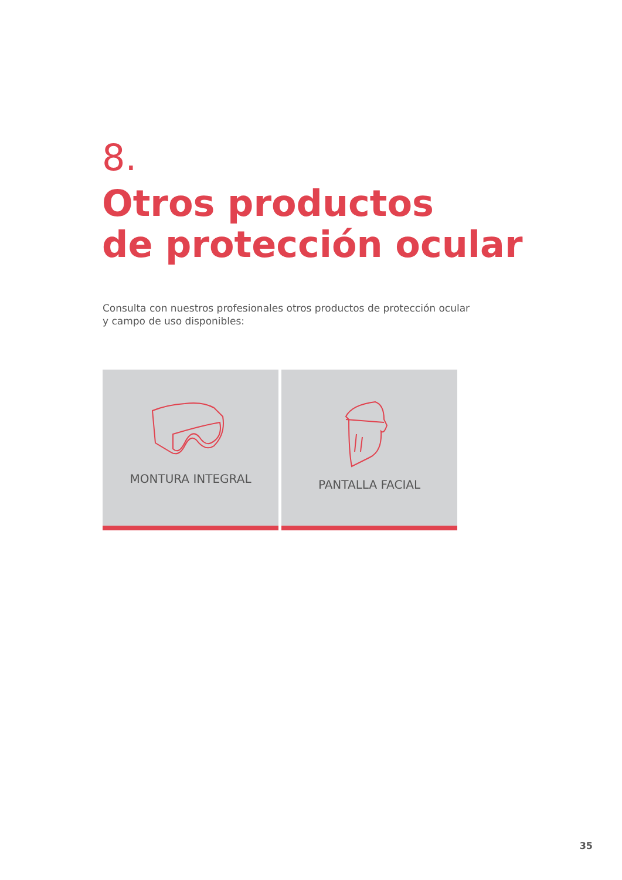8.
Otros productos
de protección ocular
Consulta con nuestros profesionales otros productos de protección ocular y campo de uso disponibles:
MONTURA INTEGRAL PANTALLA FACIAL
35